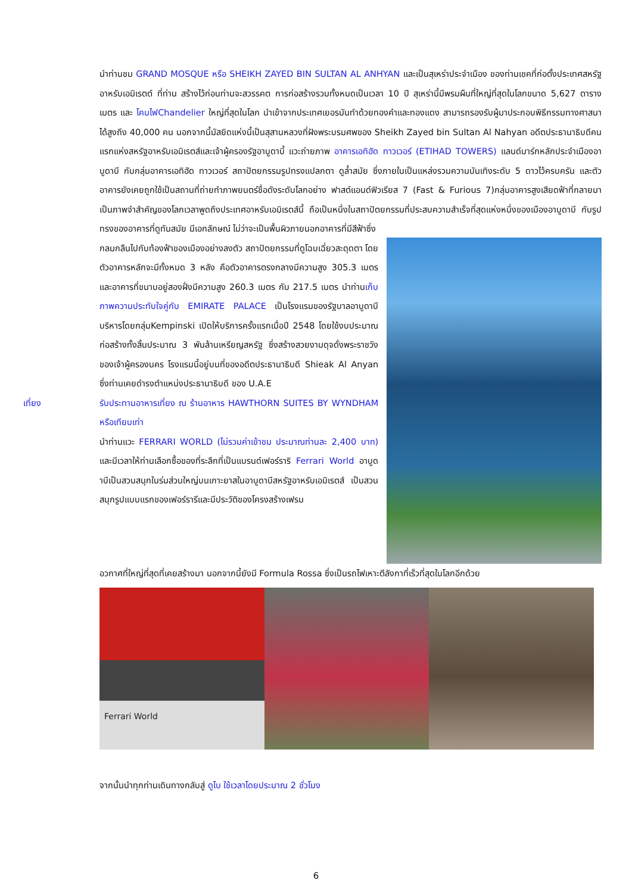นำท่านชม GRAND MOSQUE หรือ SHEIKH ZAYED BIN SULTAN AL ANHYAN และเป็นสุเหร่าประจำเมือง ของท่านเชคที่ก่อตั้งประเทศสหรัฐอาหรับเอมิเรตต์ ที่ท่าน สร้างไว้ก่อนท่านจะสวรรคต การก่อสร้างรวมทั้งหมดเป็นเวลา 10 ปี สุเหร่านี้มีพรมผืนที่ใหญ่ที่สุดในโลกขนาด 5,627 ตารางเมตร และ โคมไฟChandelier ใหญ่ที่สุดในโลก นำเข้าจากประเทศเยอรมันทำด้วยทองคำและทองแดง สามารถรองรับผู้มาประกอบพิธีกรรมทางศาสนาได้สูงถึง 40,000 คน นอกจากนี้มัสยิดแห่งนี้เป็นสุสานหลวงที่ฝังพระบรมศพของ Sheikh Zayed bin Sultan Al Nahyan อดีตประธานาธิบดีคนแรกแห่งสหรัฐอาหรับเอมิเรตส์และเจ้าผู้ครองรัฐอาบูดาบี้ แวะถ่ายภาพ อาคารเอทิฮัด ทาวเวอร์ (ETIHAD TOWERS) แลนด์มาร์กหลักประจำเมืองอาบูดาบี กับกลุ่มอาคารเอทิฮัด ทาวเวอร์ สถาปัตยกรรมรูปทรงแปลกตา ดูล้ำสมัย ซึ่งภายในเป็นแหล่งรวมความบันเทิงระดับ 5 ดาวไว้ครบครัน และตัวอาคารยังเคยถูกใช้เป็นสถานที่ถ่ายทำภาพยนตร์ชื่อดังระดับโลกอย่าง ฟาสต์แอนด์ฟิวเรียส 7 (Fast & Furious 7)กลุ่มอาคารสูงเสียดฟ้าที่กลายมาเป็นภาพจำสำคัญของโลกเวลาพูดถึงประเทศอาหรับเอมิเรตส์นี้ ถือเป็นหนึ่งในสถาปัตยกรรมที่ประสบความสำเร็จที่สุดแห่งหนึ่งของเมืองอาบูดาบี กับรูปทรงของอาคารที่ดูทันสมัย มีเอกลักษณ์ ไม่ว่าจะเป็นพื้นผิวภายนอกอาคารที่มีสีฟ้าซึ่ง
กลมกลืนไปกับท้องฟ้าของเมืองอย่างลงตัว สถาปัตยกรรมที่ดูโฉบเฉี่ยวสะดุดตา โดยตัวอาคารหลักจะมีทั้งหมด 3 หลัง คือตัวอาคารตรงกลางมีความสูง 305.3 เมตร และอาคารที่ขนาบอยู่สองฝั่งมีความสูง 260.3 เมตร กับ 217.5 เมตร นำท่านเก็บภาพความประทับใจคู่กับ EMIRATE PALACE เป็นโรงแรมของรัฐบาลอาบูดาบี บริหารโดยกลุ่มKempinski เปิดให้บริการครั้งแรกเมื่อปี 2548 โดยใช้งบประมาณก่อสร้างทั้งสิ้นประมาณ 3 พันล้านเหรียญสหรัฐ ซึ่งสร้างสวยงามดุจดั่งพระราชวังของเจ้าผู้ครองนคร โรงแรมนี้อยู่บนที่ของอดีตประธานาธิบดี Shieak Al Anyan ซึ่งท่านเคยดำรงตำแหน่งประธานาธิบดี ของ U.A.E
เที่ยง รับประทานอาหารเที่ยง ณ ร้านอาหาร HAWTHORN SUITES BY WYNDHAM หรือเทียบเท่า
นำท่านแวะ FERRARI WORLD (ไม่รวมค่าเข้าชม ประมาณท่านละ 2,400 บาท) และมีเวลาให้ท่านเลือกซื้อของที่ระลึกที่เป็นแบรนด์เฟอร์ราริ Ferrari World อาบูดาบีเป็นสวนสนุกในร่มส่วนใหญ่บนเกาะยาสในอาบูดาบีสหรัฐอาหรับเอมิเรตส์ เป็นสวนสนุกรูปแบบแรกของเฟอร์รารีและมีประวัติของโครงสร้างเฟรม
อวกาศที่ใหญ่ที่สุดที่เคยสร้างมา นอกจากนี้ยังมี Formula Rossa ซึ่งเป็นรถไฟเหาะตีลังกาที่เร็วที่สุดในโลกอีกด้วย
Ferrari World
จากนั้นนำทุกท่านเดินทางกลับสู่ ดูไบ ใช้เวลาโดยประมาณ 2 ชั่วโมง
6